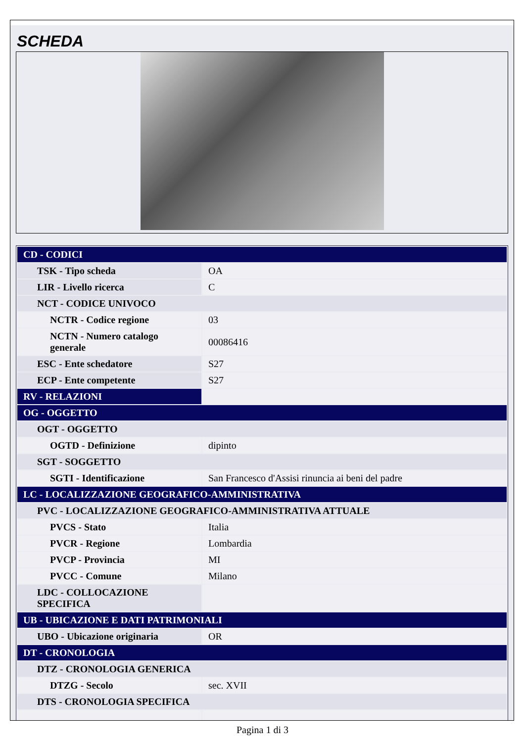SCHEDA
| CD - CODICI | |
| TSK - Tipo scheda | OA |
| LIR - Livello ricerca | C |
| NCT - CODICE UNIVOCO | |
| NCTR - Codice regione | 03 |
| NCTN - Numero catalogo generale | 00086416 |
| ESC - Ente schedatore | S27 |
| ECP - Ente competente | S27 |
| RV - RELAZIONI | |
| OG - OGGETTO | |
| OGT - OGGETTO | |
| OGTD - Definizione | dipinto |
| SGT - SOGGETTO | |
| SGTI - Identificazione | San Francesco d'Assisi rinuncia ai beni del padre |
| LC - LOCALIZZAZIONE GEOGRAFICO-AMMINISTRATIVA | |
| PVC - LOCALIZZAZIONE GEOGRAFICO-AMMINISTRATIVA ATTUALE | |
| PVCS - Stato | Italia |
| PVCR - Regione | Lombardia |
| PVCP - Provincia | MI |
| PVCC - Comune | Milano |
| LDC - COLLOCAZIONE SPECIFICA | |
| UB - UBICAZIONE E DATI PATRIMONIALI | |
| UBO - Ubicazione originaria | OR |
| DT - CRONOLOGIA | |
| DTZ - CRONOLOGIA GENERICA | |
| DTZG - Secolo | sec. XVII |
| DTS - CRONOLOGIA SPECIFICA | |
Pagina 1 di 3